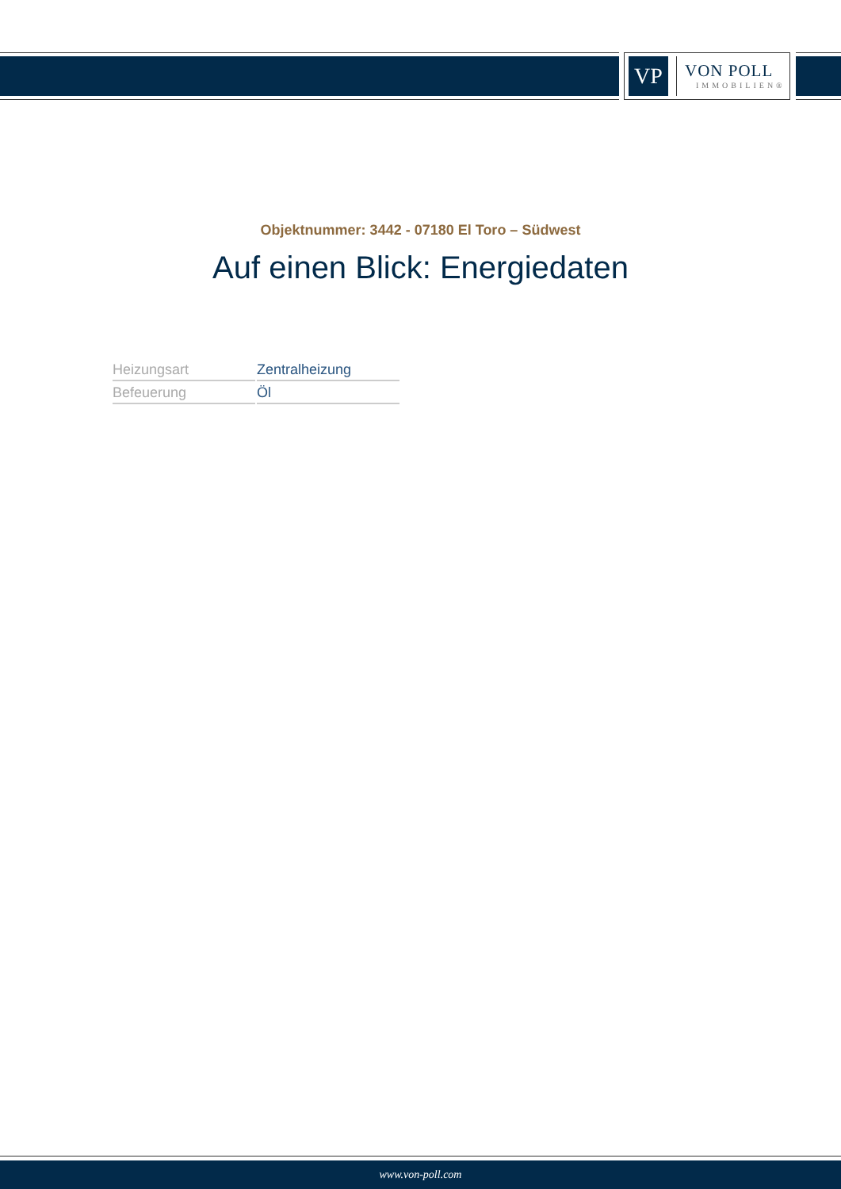VP
VON POLL
IMMOBILIEN®
Objektnummer: 3442 - 07180 El Toro – Südwest
Auf einen Blick: Energiedaten
| Heizungsart | Zentralheizung |
| Befeuerung | Öl |
www.von-poll.com